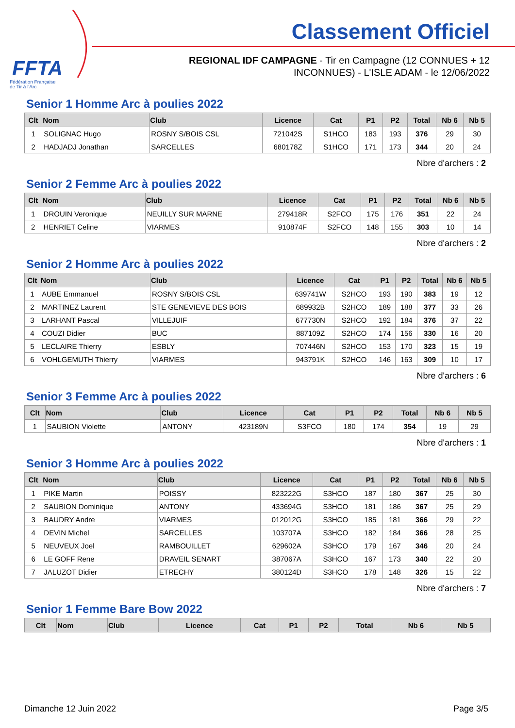FFTA
Fédération Française
de Tir à l'Arc
Classement Officiel
REGIONAL IDF CAMPAGNE - Tir en Campagne (12 CONNUES + 12 INCONNUES) - L'ISLE ADAM - le 12/06/2022
Senior 1 Homme Arc à poulies 2022
| Clt | Nom | Club | Licence | Cat | P1 | P2 | Total | Nb 6 | Nb 5 |
| --- | --- | --- | --- | --- | --- | --- | --- | --- | --- |
| 1 | SOLIGNAC Hugo | ROSNY S/BOIS CSL | 721042S | S1HCO | 183 | 193 | 376 | 29 | 30 |
| 2 | HADJADJ Jonathan | SARCELLES | 680178Z | S1HCO | 171 | 173 | 344 | 20 | 24 |
Nbre d'archers : 2
Senior 2 Femme Arc à poulies 2022
| Clt | Nom | Club | Licence | Cat | P1 | P2 | Total | Nb 6 | Nb 5 |
| --- | --- | --- | --- | --- | --- | --- | --- | --- | --- |
| 1 | DROUIN Veronique | NEUILLY SUR MARNE | 279418R | S2FCO | 175 | 176 | 351 | 22 | 24 |
| 2 | HENRIET Celine | VIARMES | 910874F | S2FCO | 148 | 155 | 303 | 10 | 14 |
Nbre d'archers : 2
Senior 2 Homme Arc à poulies 2022
| Clt | Nom | Club | Licence | Cat | P1 | P2 | Total | Nb 6 | Nb 5 |
| --- | --- | --- | --- | --- | --- | --- | --- | --- | --- |
| 1 | AUBE Emmanuel | ROSNY S/BOIS CSL | 639741W | S2HCO | 193 | 190 | 383 | 19 | 12 |
| 2 | MARTINEZ Laurent | STE GENEVIEVE DES BOIS | 689932B | S2HCO | 189 | 188 | 377 | 33 | 26 |
| 3 | LARHANT Pascal | VILLEJUIF | 677730N | S2HCO | 192 | 184 | 376 | 37 | 22 |
| 4 | COUZI Didier | BUC | 887109Z | S2HCO | 174 | 156 | 330 | 16 | 20 |
| 5 | LECLAIRE Thierry | ESBLY | 707446N | S2HCO | 153 | 170 | 323 | 15 | 19 |
| 6 | VOHLGEMUTH Thierry | VIARMES | 943791K | S2HCO | 146 | 163 | 309 | 10 | 17 |
Nbre d'archers : 6
Senior 3 Femme Arc à poulies 2022
| Clt | Nom | Club | Licence | Cat | P1 | P2 | Total | Nb 6 | Nb 5 |
| --- | --- | --- | --- | --- | --- | --- | --- | --- | --- |
| 1 | SAUBION Violette | ANTONY | 423189N | S3FCO | 180 | 174 | 354 | 19 | 29 |
Nbre d'archers : 1
Senior 3 Homme Arc à poulies 2022
| Clt | Nom | Club | Licence | Cat | P1 | P2 | Total | Nb 6 | Nb 5 |
| --- | --- | --- | --- | --- | --- | --- | --- | --- | --- |
| 1 | PIKE Martin | POISSY | 823222G | S3HCO | 187 | 180 | 367 | 25 | 30 |
| 2 | SAUBION Dominique | ANTONY | 433694G | S3HCO | 181 | 186 | 367 | 25 | 29 |
| 3 | BAUDRY Andre | VIARMES | 012012G | S3HCO | 185 | 181 | 366 | 29 | 22 |
| 4 | DEVIN Michel | SARCELLES | 103707A | S3HCO | 182 | 184 | 366 | 28 | 25 |
| 5 | NEUVEUX Joel | RAMBOUILLET | 629602A | S3HCO | 179 | 167 | 346 | 20 | 24 |
| 6 | LE GOFF Rene | DRAVEIL SENART | 387067A | S3HCO | 167 | 173 | 340 | 22 | 20 |
| 7 | JALUZOT Didier | ETRECHY | 380124D | S3HCO | 178 | 148 | 326 | 15 | 22 |
Nbre d'archers : 7
Senior 1 Femme Bare Bow 2022
| Clt | Nom | Club | Licence | Cat | P1 | P2 | Total | Nb 6 | Nb 5 |
| --- | --- | --- | --- | --- | --- | --- | --- | --- | --- |
Dimanche 12 Juin 2022 Page 3/5